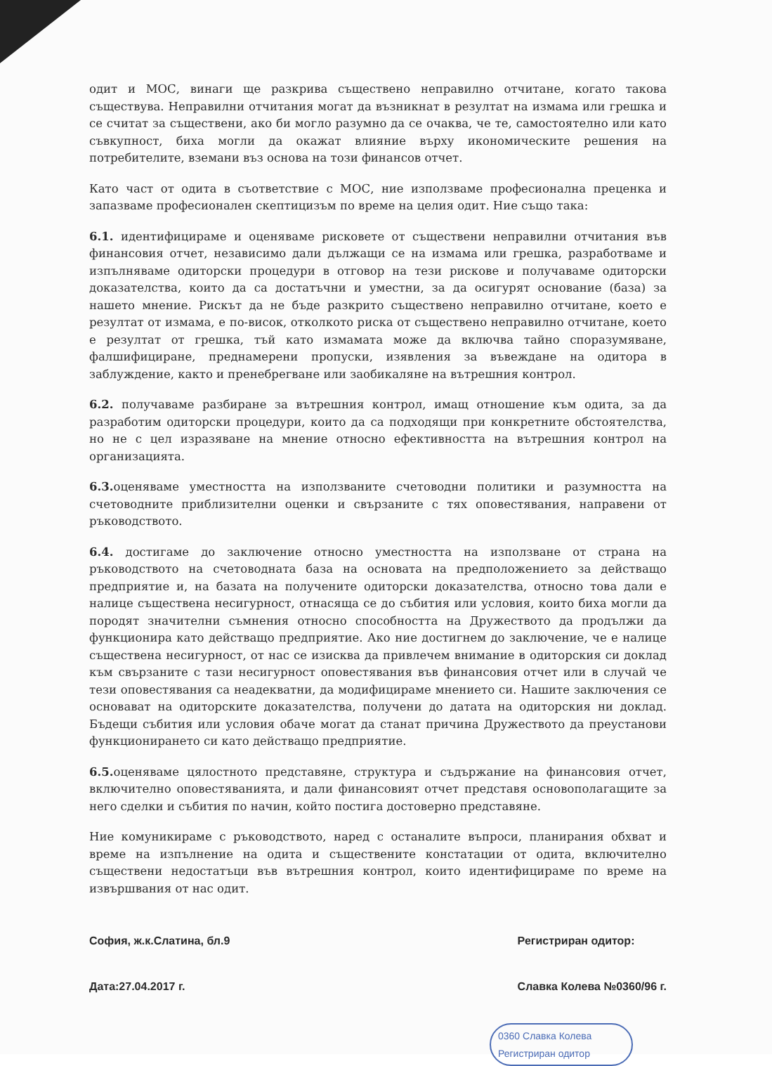одит и МОС, винаги ще разкрива съществено неправилно отчитане, когато такова съществува. Неправилни отчитания могат да възникнат в резултат на измама или грешка и се считат за съществени, ако би могло разумно да се очаква, че те, самостоятелно или като съвкупност, биха могли да окажат влияние върху икономическите решения на потребителите, вземани въз основа на този финансов отчет.
Като част от одита в съответствие с МОС, ние използваме професионална преценка и запазваме професионален скептицизъм по време на целия одит. Ние също така:
6.1. идентифицираме и оценяваме рисковете от съществени неправилни отчитания във финансовия отчет, независимо дали дължащи се на измама или грешка, разработваме и изпълняваме одиторски процедури в отговор на тези рискове и получаваме одиторски доказателства, които да са достатъчни и уместни, за да осигурят основание (база) за нашето мнение. Рискът да не бъде разкрито съществено неправилно отчитане, което е резултат от измама, е по-висок, отколкото риска от съществено неправилно отчитане, което е резултат от грешка, тъй като измамата може да включва тайно споразумяване, фалшифициране, преднамерени пропуски, изявления за въвеждане на одитора в заблуждение, както и пренебрегване или заобикаляне на вътрешния контрол.
6.2. получаваме разбиране за вътрешния контрол, имащ отношение към одита, за да разработим одиторски процедури, които да са подходящи при конкретните обстоятелства, но не с цел изразяване на мнение относно ефективността на вътрешния контрол на организацията.
6.3. оценяваме уместността на използваните счетоводни политики и разумността на счетоводните приблизителни оценки и свързаните с тях оповестявания, направени от ръководството.
6.4. достигаме до заключение относно уместността на използване от страна на ръководството на счетоводната база на основата на предположението за действащо предприятие и, на базата на получените одиторски доказателства, относно това дали е налице съществена несигурност, отнасяща се до събития или условия, които биха могли да породят значителни съмнения относно способността на Дружеството да продължи да функционира като действащо предприятие. Ако ние достигнем до заключение, че е налице съществена несигурност, от нас се изисква да привлечем внимание в одиторския си доклад към свързаните с тази несигурност оповестявания във финансовия отчет или в случай че тези оповестявания са неадекватни, да модифицираме мнението си. Нашите заключения се основават на одиторските доказателства, получени до датата на одиторския ни доклад. Бъдещи събития или условия обаче могат да станат причина Дружеството да преустанови функционирането си като действащо предприятие.
6.5. оценяваме цялостното представяне, структура и съдържание на финансовия отчет, включително оповестяванията, и дали финансовият отчет представя основополагащите за него сделки и събития по начин, който постига достоверно представяне.
Ние комуникираме с ръководството, наред с останалите въпроси, планирания обхват и време на изпълнение на одита и съществените констатации от одита, включително съществени недостатъци във вътрешния контрол, които идентифицираме по време на извършвания от нас одит.
София, ж.к.Слатина, бл.9
Дата:27.04.2017 г.
Регистриран одитор:
Славка Колева №0360/96 г.
0360 Славка Колева
Регистриран одитор